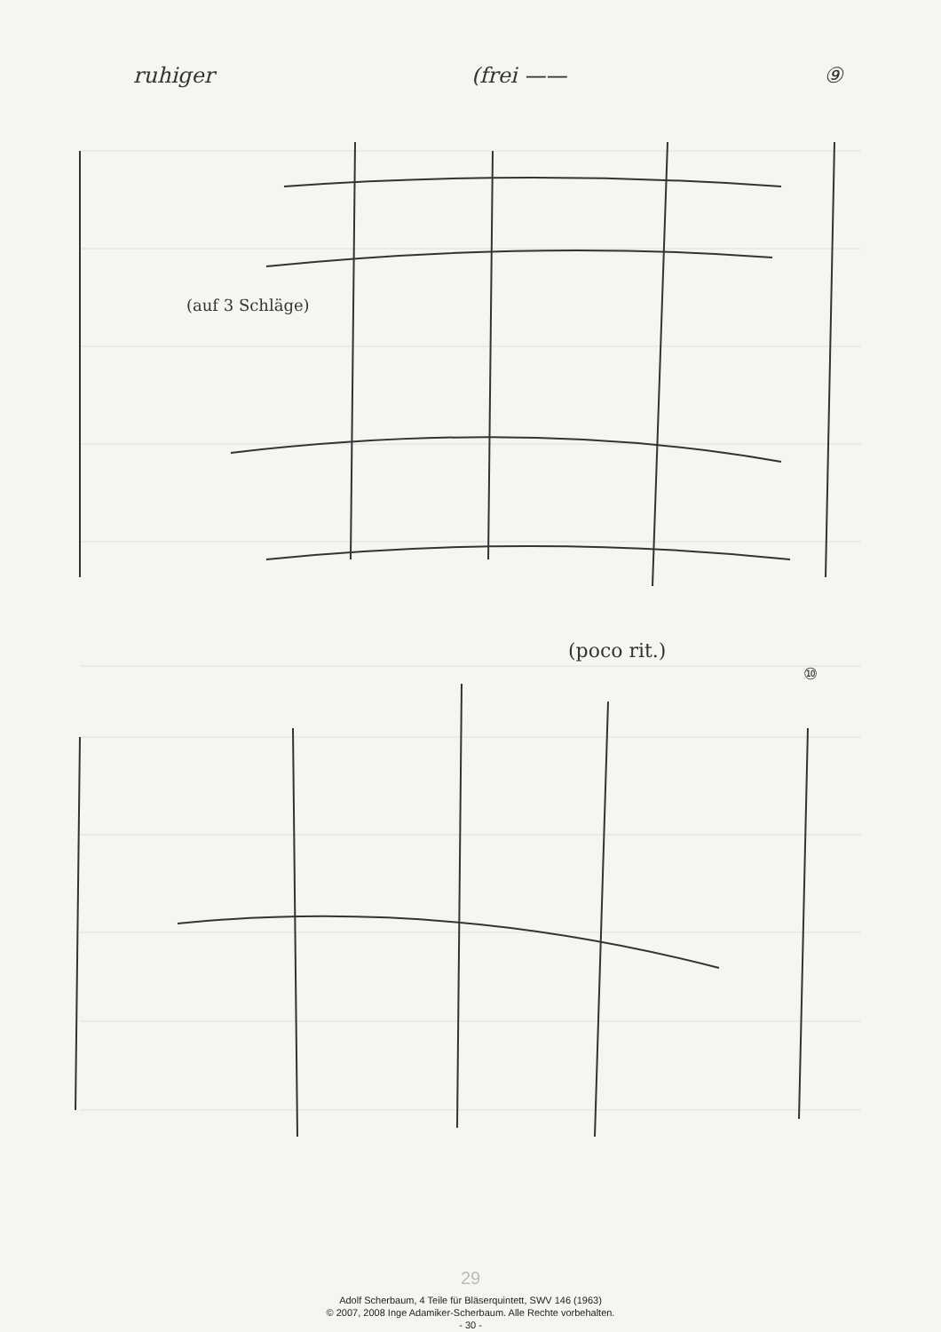ruhiger (frei —— ⑨
(auf 3 Schläge)
(poco rit.)
⑩
29
Adolf Scherbaum, 4 Teile für Bläserquintett, SWV 146 (1963)
© 2007, 2008 Inge Adamiker-Scherbaum. Alle Rechte vorbehalten.
- 30 -